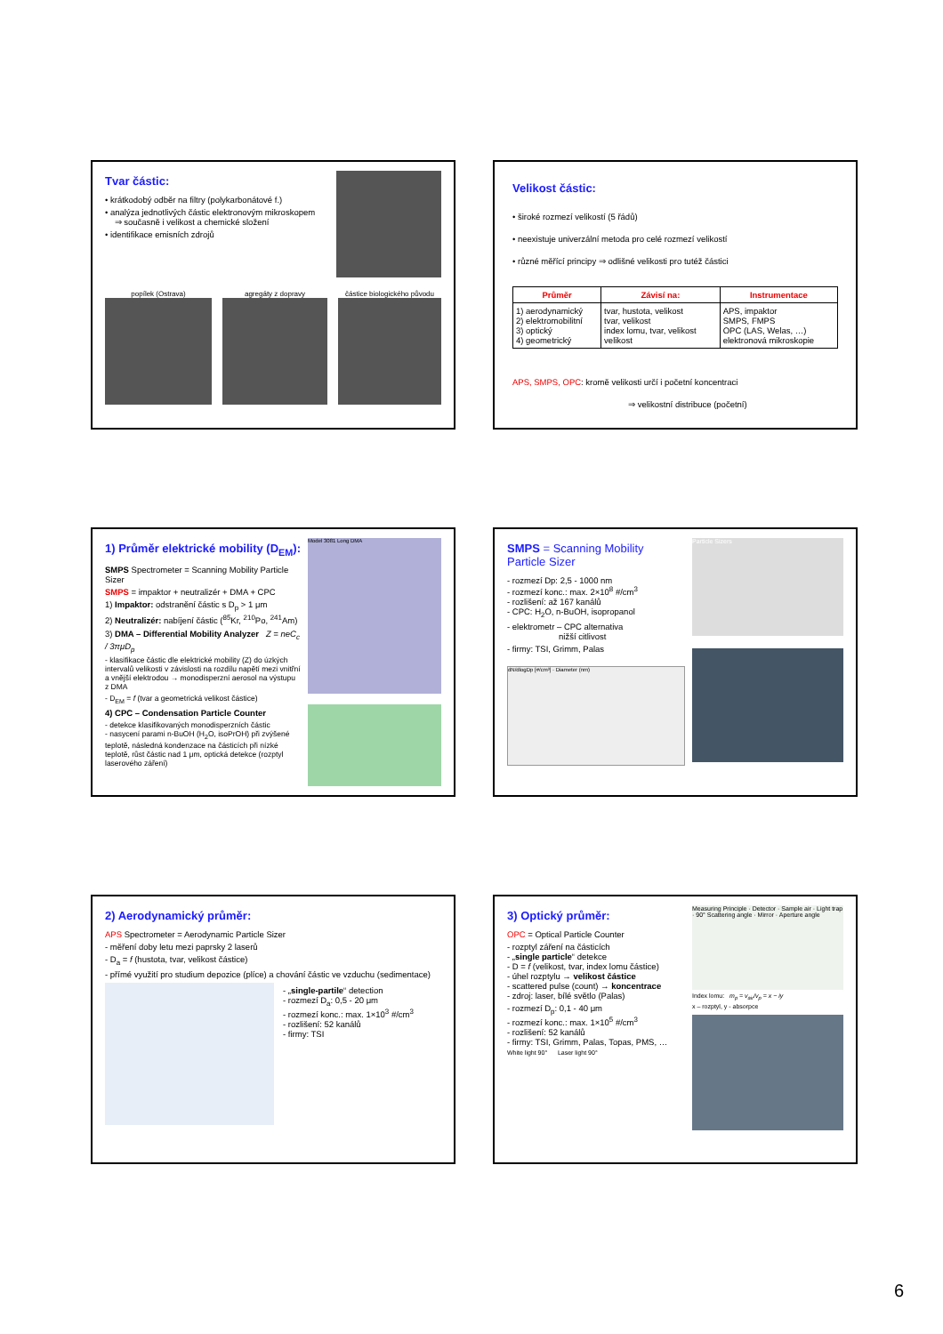Tvar částic:
• krátkodobý odběr na filtry (polykarbonátové f.)
• analýza jednotlivých částic elektronovým mikroskopem
⇒ současně i velikost a chemické složení
• identifikace emisních zdrojů
popílek (Ostrava) agregáty z dopravy částice biologického původu
Velikost částic:
• široké rozmezí velikostí (5 řádů)
• neexistuje univerzální metoda pro celé rozmezí velikostí
• různé měřící principy ⇒ odlišné velikosti pro tutéž částici
| Průměr | Závisí na: | Instrumentace |
| --- | --- | --- |
| 1) aerodynamický 2) elektromobilitní 3) optický 4) geometrický | tvar, hustota, velikost tvar, velikost index lomu, tvar, velikost velikost | APS, impaktor SMPS, FMPS OPC (LAS, Welas, …) elektronová mikroskopie |
APS, SMPS, OPC: kromě velikosti určí i početní koncentraci
⇒ velikostní distribuce (početní)
1) Průměr elektrické mobility (D<sub>EM</sub>):
SMPS Spectrometer = Scanning Mobility Particle Sizer
SMPS = impaktor + neutralizér + DMA + CPC
1) Impaktor: odstranění částic s D<sub>p</sub> > 1 μm
2) Neutralizér: nabíjení částic (<sup>85</sup>Kr, <sup>210</sup>Po, <sup>241</sup>Am)
3) DMA – Differential Mobility Analyzer Z = neC<sub>c</sub> / 3πμD<sub>p</sub>
- klasifikace částic dle elektrické mobility (Z) do úzkých intervalů velikosti v závislosti na rozdílu napětí mezi vnitřní a vnější elektrodou → monodisperzní aerosol na výstupu z DMA
- D<sub>EM</sub> = f (tvar a geometrická velikost částice)
4) CPC – Condensation Particle Counter
- detekce klasifikovaných monodisperzních částic
- nasycení parami n-BuOH (H<sub>2</sub>O, isoPrOH) při zvýšené teplotě, následná kondenzace na částicích při nízké teplotě, růst částic nad 1 μm, optická detekce (rozptyl laserového záření)
Model 3081 Long DMA
SMPS = Scanning Mobility Particle Sizer
- rozmezí Dp: 2,5 - 1000 nm
- rozmezí konc.: max. 2×10<sup>8</sup> #/cm<sup>3</sup>
- rozlišení: až 167 kanálů
- CPC: H<sub>2</sub>O, n-BuOH, isopropanol
- elektrometr – CPC alternativa
nižší citlivost
- firmy: TSI, Grimm, Palas
dN/dlogDp [#/cm³] · Diameter (nm)
Particle Sizers
2) Aerodynamický průměr:
APS Spectrometer = Aerodynamic Particle Sizer
- měření doby letu mezi paprsky 2 laserů
- D<sub>a</sub> = f (hustota, tvar, velikost částice)
- přímé využití pro studium depozice (plíce) a chování částic ve vzduchu (sedimentace)
- „single-partile“ detection
- rozmezí D<sub>a</sub>: 0,5 - 20 μm
- rozmezí konc.: max. 1×10<sup>3</sup> #/cm<sup>3</sup>
- rozlišení: 52 kanálů
- firmy: TSI
3) Optický průměr:
OPC = Optical Particle Counter
- rozptyl záření na částicích
- „single particle“ detekce
- D = f (velikost, tvar, index lomu částice)
- úhel rozptylu → velikost částice
- scattered pulse (count) → koncentrace
- zdroj: laser, bílé světlo (Palas)
- rozmezí D<sub>p</sub>: 0,1 - 40 μm
- rozmezí konc.: max. 1×10<sup>5</sup> #/cm<sup>3</sup>
- rozlišení: 52 kanálů
- firmy: TSI, Grimm, Palas, Topas, PMS, …
White light 90° Laser light 90°
Measuring Principle · Detector · Sample air · Light trap · 90° Scattering angle · Mirror · Aperture angle
Index lomu: m<sub>p</sub> = v<sub>air</sub>/v<sub>p</sub> = x − iy
x – rozptyl, y - absorpce
6